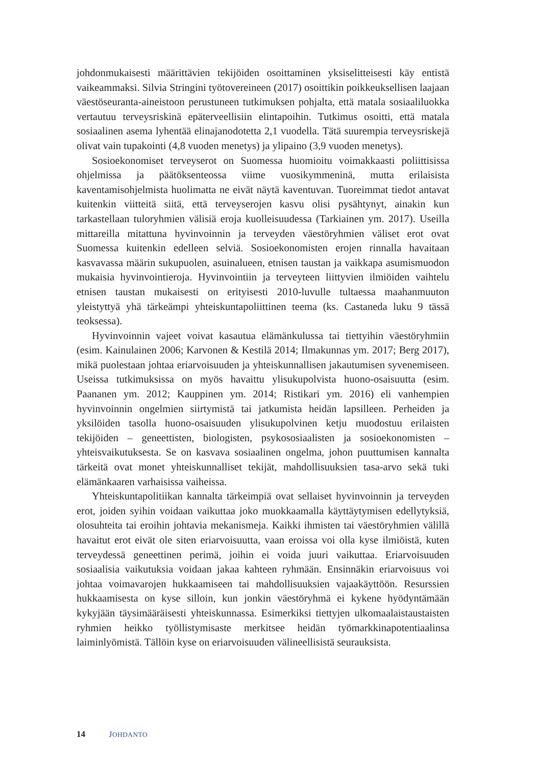johdonmukaisesti määrittävien tekijöiden osoittaminen yksiselitteisesti käy entistä vaikeammaksi. Silvia Stringini työtovereineen (2017) osoittikin poikkeuksellisen laajaan väestöseuranta-aineistoon perustuneen tutkimuksen pohjalta, että matala sosiaaliluokka vertautuu terveysriskinä epäterveellisiin elintapoihin. Tutkimus osoitti, että matala sosiaalinen asema lyhentää elinajanodotetta 2,1 vuodella. Tätä suurempia terveysriskejä olivat vain tupakointi (4,8 vuoden menetys) ja ylipaino (3,9 vuoden menetys).
Sosioekonomiset terveyserot on Suomessa huomioitu voimakkaasti poliittisissa ohjelmissa ja päätöksenteossa viime vuosikymmeninä, mutta erilaisista kaventamisohjelmista huolimatta ne eivät näytä kaventuvan. Tuoreimmat tiedot antavat kuitenkin viitteitä siitä, että terveyserojen kasvu olisi pysähtynyt, ainakin kun tarkastellaan tuloryhmien välisiä eroja kuolleisuudessa (Tarkiainen ym. 2017). Useilla mittareilla mitattuna hyvinvoinnin ja terveyden väestöryhmien väliset erot ovat Suomessa kuitenkin edelleen selviä. Sosioekonomisten erojen rinnalla havaitaan kasvavassa määrin sukupuolen, asuinalueen, etnisen taustan ja vaikkapa asumismuodon mukaisia hyvinvointieroja. Hyvinvointiin ja terveyteen liittyvien ilmiöiden vaihtelu etnisen taustan mukaisesti on erityisesti 2010-luvulle tultaessa maahanmuuton yleistyttyä yhä tärkeämpi yhteiskuntapoliittinen teema (ks. Castaneda luku 9 tässä teoksessa).
Hyvinvoinnin vajeet voivat kasautua elämänkulussa tai tiettyihin väestöryhmiin (esim. Kainulainen 2006; Karvonen & Kestilä 2014; Ilmakunnas ym. 2017; Berg 2017), mikä puolestaan johtaa eriarvoisuuden ja yhteiskunnallisen jakautumisen syvenemiseen. Useissa tutkimuksissa on myös havaittu ylisukupolvista huono-osaisuutta (esim. Paananen ym. 2012; Kauppinen ym. 2014; Ristikari ym. 2016) eli vanhempien hyvinvoinnin ongelmien siirtymistä tai jatkumista heidän lapsilleen. Perheiden ja yksilöiden tasolla huono-osaisuuden ylisukupolvinen ketju muodostuu erilaisten tekijöiden – geneettisten, biologisten, psykososiaalisten ja sosioekonomisten – yhteisvaikutuksesta. Se on kasvava sosiaalinen ongelma, johon puuttumisen kannalta tärkeitä ovat monet yhteiskunnalliset tekijät, mahdollisuuksien tasa-arvo sekä tuki elämänkaaren varhaisissa vaiheissa.
Yhteiskuntapolitiikan kannalta tärkeimpiä ovat sellaiset hyvinvoinnin ja terveyden erot, joiden syihin voidaan vaikuttaa joko muokkaamalla käyttäytymisen edellytyksiä, olosuhteita tai eroihin johtavia mekanismeja. Kaikki ihmisten tai väestöryhmien välillä havaitut erot eivät ole siten eriarvoisuutta, vaan eroissa voi olla kyse ilmiöistä, kuten terveydessä geneettinen perimä, joihin ei voida juuri vaikuttaa. Eriarvoisuuden sosiaalisia vaikutuksia voidaan jakaa kahteen ryhmään. Ensinnäkin eriarvoisuus voi johtaa voimavarojen hukkaamiseen tai mahdollisuuksien vajaakäyttöön. Resurssien hukkaamisesta on kyse silloin, kun jonkin väestöryhmä ei kykene hyödyntämään kykyjään täysimääräisesti yhteiskunnassa. Esimerkiksi tiettyjen ulkomaalaistaustaisten ryhmien heikko työllistymisaste merkitsee heidän työmarkkinapotentiaalinsa laiminlyömistä. Tällöin kyse on eriarvoisuuden välineellisistä seurauksista.
14 JOHDANTO